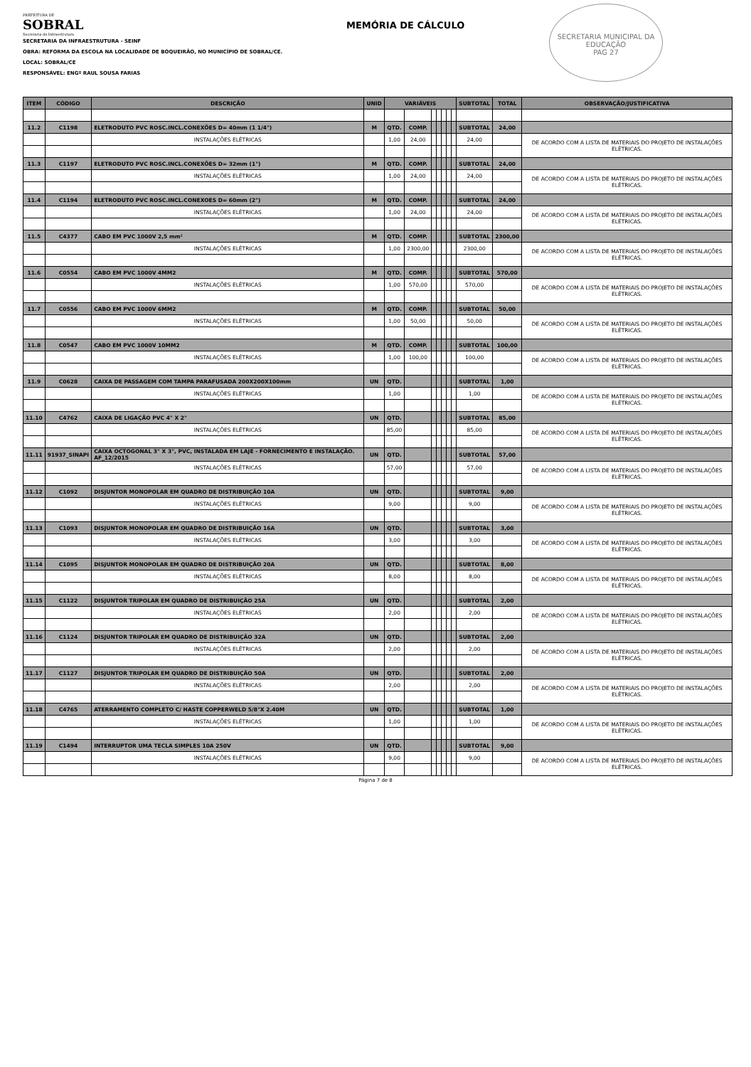PREFEITURA DE
SOBRAL
Secretaria da Infraestrutura
MEMÓRIA DE CÁLCULO
SECRETARIA MUNICIPAL DA EDUCAÇÃO
PAG 27
SECRETARIA DA INFRAESTRUTURA - SEINF
OBRA: REFORMA DA ESCOLA NA LOCALIDADE DE BOQUEIRÃO, NO MUNICÍPIO DE SOBRAL/CE.
LOCAL: SOBRAL/CE
RESPONSÁVEL: ENGº RAUL SOUSA FARIAS
| ITEM | CÓDIGO | DESCRIÇÃO | UNID | VARIÁVEIS | | | | | | | SUBTOTAL | TOTAL | OBSERVAÇÃO/JUSTIFICATIVA |
| --- | --- | --- | --- | --- | --- | --- | --- | --- | --- | --- | --- | --- | --- |
| 11.2 | C1198 | ELETRODUTO PVC ROSC.INCL.CONEXÕES D= 40mm (1 1/4") | M | QTD. | COMP. | | | | | | SUBTOTAL | 24,00 | |
| | | INSTALAÇÕES ELÉTRICAS | | 1,00 | 24,00 | | | | | | 24,00 | | DE ACORDO COM A LISTA DE MATERIAIS DO PROJETO DE INSTALAÇÕES ELÉTRICAS. |
| 11.3 | C1197 | ELETRODUTO PVC ROSC.INCL.CONEXÕES D= 32mm (1") | M | QTD. | COMP. | | | | | | SUBTOTAL | 24,00 | |
| | | INSTALAÇÕES ELÉTRICAS | | 1,00 | 24,00 | | | | | | 24,00 | | DE ACORDO COM A LISTA DE MATERIAIS DO PROJETO DE INSTALAÇÕES ELÉTRICAS. |
| 11.4 | C1194 | ELETRODUTO PVC ROSC.INCL.CONEXOES D= 60mm (2") | M | QTD. | COMP. | | | | | | SUBTOTAL | 24,00 | |
| | | INSTALAÇÕES ELÉTRICAS | | 1,00 | 24,00 | | | | | | 24,00 | | DE ACORDO COM A LISTA DE MATERIAIS DO PROJETO DE INSTALAÇÕES ELÉTRICAS. |
| 11.5 | C4377 | CABO EM PVC 1000V 2,5 mm² | M | QTD. | COMP. | | | | | | SUBTOTAL | 2300,00 | |
| | | INSTALAÇÕES ELÉTRICAS | | 1,00 | 2300,00 | | | | | | 2300,00 | | DE ACORDO COM A LISTA DE MATERIAIS DO PROJETO DE INSTALAÇÕES ELÉTRICAS. |
| 11.6 | C0554 | CABO EM PVC 1000V 4MM2 | M | QTD. | COMP. | | | | | | SUBTOTAL | 570,00 | |
| | | INSTALAÇÕES ELÉTRICAS | | 1,00 | 570,00 | | | | | | 570,00 | | DE ACORDO COM A LISTA DE MATERIAIS DO PROJETO DE INSTALAÇÕES ELÉTRICAS. |
| 11.7 | C0556 | CABO EM PVC 1000V 6MM2 | M | QTD. | COMP. | | | | | | SUBTOTAL | 50,00 | |
| | | INSTALAÇÕES ELÉTRICAS | | 1,00 | 50,00 | | | | | | 50,00 | | DE ACORDO COM A LISTA DE MATERIAIS DO PROJETO DE INSTALAÇÕES ELÉTRICAS. |
| 11.8 | C0547 | CABO EM PVC 1000V 10MM2 | M | QTD. | COMP. | | | | | | SUBTOTAL | 100,00 | |
| | | INSTALAÇÕES ELÉTRICAS | | 1,00 | 100,00 | | | | | | 100,00 | | DE ACORDO COM A LISTA DE MATERIAIS DO PROJETO DE INSTALAÇÕES ELÉTRICAS. |
| 11.9 | C0628 | CAIXA DE PASSAGEM COM TAMPA PARAFUSADA 200X200X100mm | UN | QTD. | | | | | | | SUBTOTAL | 1,00 | |
| | | INSTALAÇÕES ELÉTRICAS | | 1,00 | | | | | | | 1,00 | | DE ACORDO COM A LISTA DE MATERIAIS DO PROJETO DE INSTALAÇÕES ELÉTRICAS. |
| 11.10 | C4762 | CAIXA DE LIGAÇÃO PVC 4" X 2" | UN | QTD. | | | | | | | SUBTOTAL | 85,00 | |
| | | INSTALAÇÕES ELÉTRICAS | | 85,00 | | | | | | | 85,00 | | DE ACORDO COM A LISTA DE MATERIAIS DO PROJETO DE INSTALAÇÕES ELÉTRICAS. |
| 11.11 | 91937_SINAPI | CAIXA OCTOGONAL 3" X 3", PVC, INSTALADA EM LAJE - FORNECIMENTO E INSTALAÇÃO. AF_12/2015 | UN | QTD. | | | | | | | SUBTOTAL | 57,00 | |
| | | INSTALAÇÕES ELÉTRICAS | | 57,00 | | | | | | | 57,00 | | DE ACORDO COM A LISTA DE MATERIAIS DO PROJETO DE INSTALAÇÕES ELÉTRICAS. |
| 11.12 | C1092 | DISJUNTOR MONOPOLAR EM QUADRO DE DISTRIBUIÇÃO 10A | UN | QTD. | | | | | | | SUBTOTAL | 9,00 | |
| | | INSTALAÇÕES ELÉTRICAS | | 9,00 | | | | | | | 9,00 | | DE ACORDO COM A LISTA DE MATERIAIS DO PROJETO DE INSTALAÇÕES ELÉTRICAS. |
| 11.13 | C1093 | DISJUNTOR MONOPOLAR EM QUADRO DE DISTRIBUIÇÃO 16A | UN | QTD. | | | | | | | SUBTOTAL | 3,00 | |
| | | INSTALAÇÕES ELÉTRICAS | | 3,00 | | | | | | | 3,00 | | DE ACORDO COM A LISTA DE MATERIAIS DO PROJETO DE INSTALAÇÕES ELÉTRICAS. |
| 11.14 | C1095 | DISJUNTOR MONOPOLAR EM QUADRO DE DISTRIBUIÇÃO 20A | UN | QTD. | | | | | | | SUBTOTAL | 8,00 | |
| | | INSTALAÇÕES ELÉTRICAS | | 8,00 | | | | | | | 8,00 | | DE ACORDO COM A LISTA DE MATERIAIS DO PROJETO DE INSTALAÇÕES ELÉTRICAS. |
| 11.15 | C1122 | DISJUNTOR TRIPOLAR EM QUADRO DE DISTRIBUIÇÃO 25A | UN | QTD. | | | | | | | SUBTOTAL | 2,00 | |
| | | INSTALAÇÕES ELÉTRICAS | | 2,00 | | | | | | | 2,00 | | DE ACORDO COM A LISTA DE MATERIAIS DO PROJETO DE INSTALAÇÕES ELÉTRICAS. |
| 11.16 | C1124 | DISJUNTOR TRIPOLAR EM QUADRO DE DISTRIBUIÇÃO 32A | UN | QTD. | | | | | | | SUBTOTAL | 2,00 | |
| | | INSTALAÇÕES ELÉTRICAS | | 2,00 | | | | | | | 2,00 | | DE ACORDO COM A LISTA DE MATERIAIS DO PROJETO DE INSTALAÇÕES ELÉTRICAS. |
| 11.17 | C1127 | DISJUNTOR TRIPOLAR EM QUADRO DE DISTRIBUIÇÃO 50A | UN | QTD. | | | | | | | SUBTOTAL | 2,00 | |
| | | INSTALAÇÕES ELÉTRICAS | | 2,00 | | | | | | | 2,00 | | DE ACORDO COM A LISTA DE MATERIAIS DO PROJETO DE INSTALAÇÕES ELÉTRICAS. |
| 11.18 | C4765 | ATERRAMENTO COMPLETO C/ HASTE COPPERWELD 5/8"X 2.40M | UN | QTD. | | | | | | | SUBTOTAL | 1,00 | |
| | | INSTALAÇÕES ELÉTRICAS | | 1,00 | | | | | | | 1,00 | | DE ACORDO COM A LISTA DE MATERIAIS DO PROJETO DE INSTALAÇÕES ELÉTRICAS. |
| 11.19 | C1494 | INTERRUPTOR UMA TECLA SIMPLES 10A 250V | UN | QTD. | | | | | | | SUBTOTAL | 9,00 | |
| | | INSTALAÇÕES ELÉTRICAS | | 9,00 | | | | | | | 9,00 | | DE ACORDO COM A LISTA DE MATERIAIS DO PROJETO DE INSTALAÇÕES ELÉTRICAS. |
Página 7 de 8